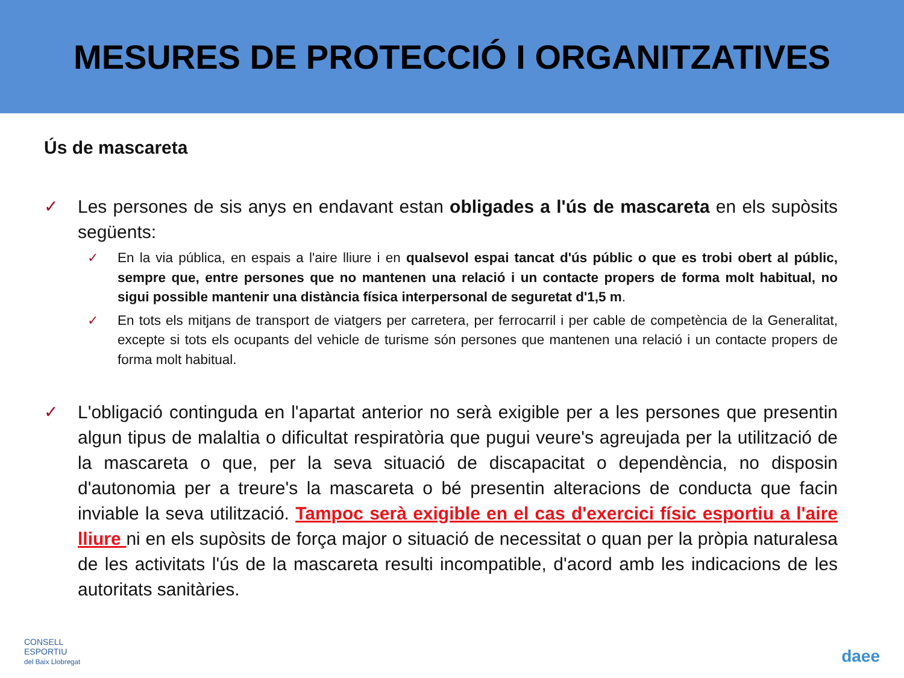MESURES DE PROTECCIÓ I ORGANITZATIVES
Ús de mascareta
✓ Les persones de sis anys en endavant estan obligades a l'ús de mascareta en els supòsits següents:
✓ En la via pública, en espais a l'aire lliure i en qualsevol espai tancat d'ús públic o que es trobi obert al públic, sempre que, entre persones que no mantenen una relació i un contacte propers de forma molt habitual, no sigui possible mantenir una distància física interpersonal de seguretat d'1,5 m.
✓ En tots els mitjans de transport de viatgers per carretera, per ferrocarril i per cable de competència de la Generalitat, excepte si tots els ocupants del vehicle de turisme són persones que mantenen una relació i un contacte propers de forma molt habitual.
✓ L'obligació continguda en l'apartat anterior no serà exigible per a les persones que presentin algun tipus de malaltia o dificultat respiratòria que pugui veure's agreujada per la utilització de la mascareta o que, per la seva situació de discapacitat o dependència, no disposin d'autonomia per a treure's la mascareta o bé presentin alteracions de conducta que facin inviable la seva utilització. Tampoc serà exigible en el cas d'exercici físic esportiu a l'aire lliure ni en els supòsits de força major o situació de necessitat o quan per la pròpia naturalesa de les activitats l'ús de la mascareta resulti incompatible, d'acord amb les indicacions de les autoritats sanitàries.
CONSELL
ESPORTIU
del Baix Llobregat
daee